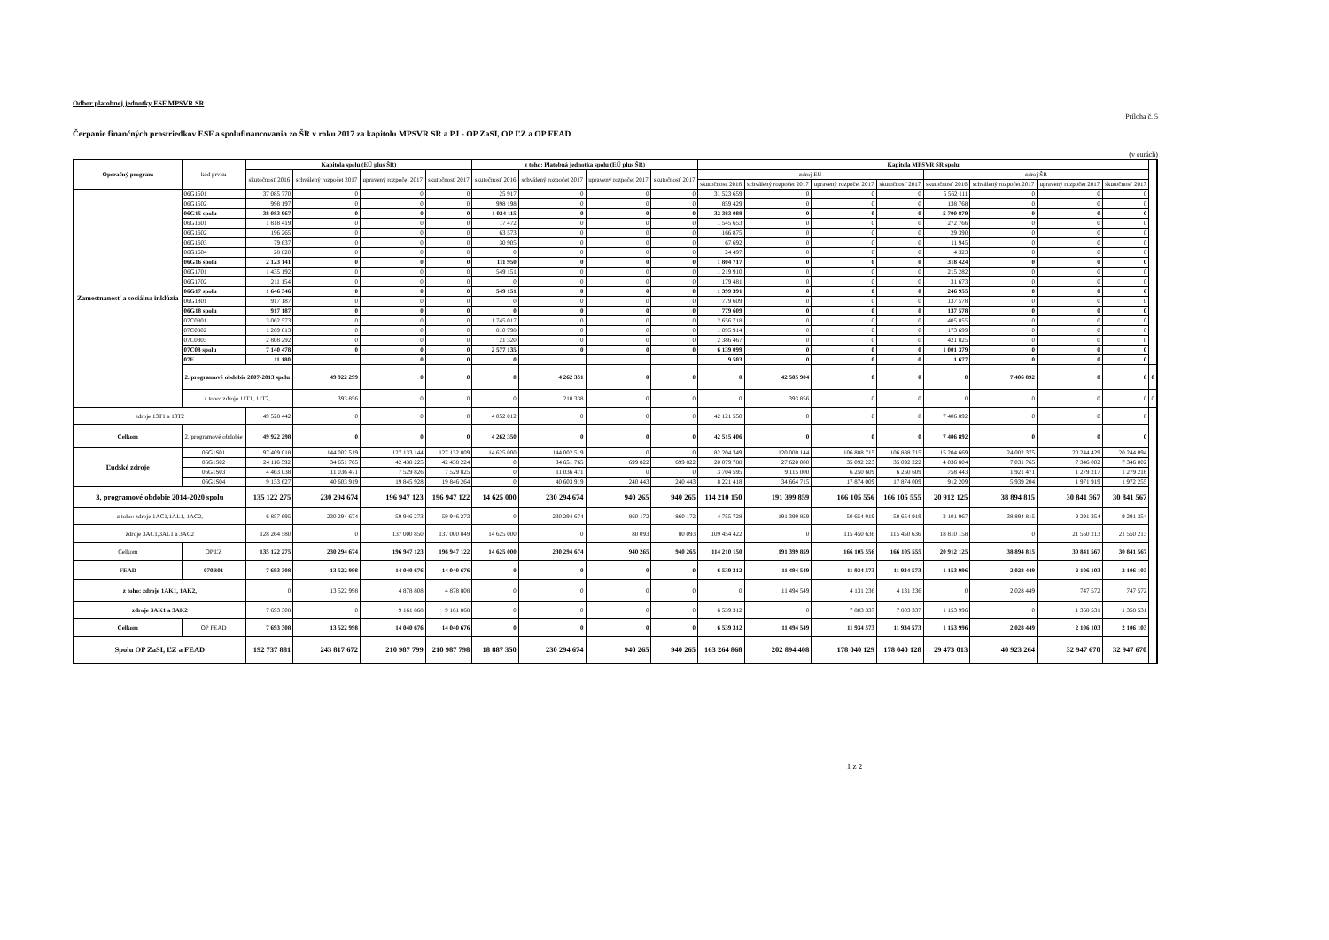Odbor platobnej jednotky ESF MPSVR SR
Príloha č. 5
Čerpanie finančných prostriedkov ESF a spolufinancovania zo ŠR v roku 2017 za kapitolu MPSVR SR a PJ - OP ZaSI, OP ĽZ a OP FEAD
(v eurách)
| Operačný program | kód prvku | Kapitola spolu (EÚ plus ŠR) | | | | z toho: Platobná jednotka spolu (EÚ plus ŠR) | | | | Kapitola MPSVR SR spolu | | | | | | | | |
| --- | --- | --- | --- | --- | --- | --- | --- | --- | --- | --- | --- | --- | --- | --- | --- | --- | --- | --- |
| | | skutočnosť 2016 | schválený rozpočet 2017 | upravený rozpočet 2017 | skutočnosť 2017 | skutočnosť 2016 | schválený rozpočet 2017 | upravený rozpočet 2017 | skutočnosť 2017 | zdroj EÚ | | | | zdroj ŠR | | | | |
| | | | | | | | | | | skutočnosť 2016 | schválený rozpočet 2017 | upravený rozpočet 2017 | skutočnosť 2017 | skutočnosť 2016 | schválený rozpočet 2017 | upravený rozpočet 2017 | skutočnosť 2017 | |
| Zamestnanosť a sociálna inklúzia | 06G1501 | 37 085 770 | 0 | 0 | 0 | 25 917 | 0 | 0 | 0 | 31 523 659 | 0 | 0 | 0 | 5 562 111 | 0 | 0 | 0 | |
| | 06G1502 | 998 197 | 0 | 0 | 0 | 998 198 | 0 | 0 | 0 | 859 429 | 0 | 0 | 0 | 138 768 | 0 | 0 | 0 | |
| | 06G15 spolu | 38 083 967 | 0 | 0 | 0 | 1 024 115 | 0 | 0 | 0 | 32 383 088 | 0 | 0 | 0 | 5 700 879 | 0 | 0 | 0 | |
| | 06G1601 | 1 818 419 | 0 | 0 | 0 | 17 472 | 0 | 0 | 0 | 1 545 653 | 0 | 0 | 0 | 272 766 | 0 | 0 | 0 | |
| | 06G1602 | 196 265 | 0 | 0 | 0 | 63 573 | 0 | 0 | 0 | 166 875 | 0 | 0 | 0 | 29 390 | 0 | 0 | 0 | |
| | 06G1603 | 79 637 | 0 | 0 | 0 | 30 905 | 0 | 0 | 0 | 67 692 | 0 | 0 | 0 | 11 945 | 0 | 0 | 0 | |
| | 06G1604 | 28 820 | 0 | 0 | 0 | 0 | 0 | 0 | 0 | 24 497 | 0 | 0 | 0 | 4 323 | 0 | 0 | 0 | |
| | 06G16 spolu | 2 123 141 | 0 | 0 | 0 | 111 950 | 0 | 0 | 0 | 1 804 717 | 0 | 0 | 0 | 318 424 | 0 | 0 | 0 | |
| | 06G1701 | 1 435 192 | 0 | 0 | 0 | 549 151 | 0 | 0 | 0 | 1 219 910 | 0 | 0 | 0 | 215 282 | 0 | 0 | 0 | |
| | 06G1702 | 211 154 | 0 | 0 | 0 | 0 | 0 | 0 | 0 | 179 481 | 0 | 0 | 0 | 31 673 | 0 | 0 | 0 | |
| | 06G17 spolu | 1 646 346 | 0 | 0 | 0 | 549 151 | 0 | 0 | 0 | 1 399 391 | 0 | 0 | 0 | 246 955 | 0 | 0 | 0 | |
| | 06G1801 | 917 187 | 0 | 0 | 0 | 0 | 0 | 0 | 0 | 779 609 | 0 | 0 | 0 | 137 578 | 0 | 0 | 0 | |
| | 06G18 spolu | 917 187 | 0 | 0 | 0 | 0 | 0 | 0 | 0 | 779 609 | 0 | 0 | 0 | 137 578 | 0 | 0 | 0 | |
| | 07C0801 | 3 062 573 | 0 | 0 | 0 | 1 745 017 | 0 | 0 | 0 | 2 656 718 | 0 | 0 | 0 | 405 855 | 0 | 0 | 0 | |
| | 07C0802 | 1 269 613 | 0 | 0 | 0 | 810 798 | 0 | 0 | 0 | 1 095 914 | 0 | 0 | 0 | 173 699 | 0 | 0 | 0 | |
| | 07C0803 | 2 808 292 | 0 | 0 | 0 | 21 320 | 0 | 0 | 0 | 2 386 467 | 0 | 0 | 0 | 421 825 | 0 | 0 | 0 | |
| | 07C08 spolu | 7 140 478 | 0 | 0 | 0 | 2 577 135 | 0 | 0 | 0 | 6 139 099 | 0 | 0 | 0 | 1 001 379 | 0 | 0 | 0 | |
| | 07E | 11 180 | | 0 | 0 | 0 | | | | 9 503 | 0 | 0 | 0 | 1 677 | 0 | 0 | 0 | |
| | 2. programové obdobie 2007-2013 spolu | | 49 922 299 | 0 | 0 | 0 | 4 262 351 | 0 | 0 | 0 | 42 505 904 | 0 | 0 | 0 | 7 406 892 | 0 | 0 | 0 |
| | z toho: zdroje 11T1, 11T2, | | 393 856 | 0 | 0 | 0 | 210 338 | 0 | 0 | 0 | 393 856 | 0 | 0 | 0 | 0 | 0 | 0 | 0 |
| zdroje 13T1 a 13T2 | | 49 528 442 | 0 | 0 | 0 | 4 052 012 | 0 | 0 | 0 | 42 121 550 | 0 | 0 | 0 | 7 406 892 | 0 | 0 | 0 | |
| Celkom | 2. programové obdobie | 49 922 298 | 0 | 0 | 0 | 4 262 350 | 0 | 0 | 0 | 42 515 406 | 0 | 0 | 0 | 7 406 892 | 0 | 0 | 0 | |
| Ľudské zdroje | 06G1S01 | 97 409 018 | 144 002 519 | 127 133 144 | 127 132 809 | 14 625 000 | 144 002 519 | 0 | 0 | 82 204 349 | 120 000 144 | 106 888 715 | 106 888 715 | 15 204 669 | 24 002 375 | 20 244 429 | 20 244 094 | |
| | 06G1S02 | 24 116 592 | 34 651 765 | 42 438 225 | 42 438 224 | 0 | 34 651 765 | 699 822 | 699 822 | 20 079 788 | 27 620 000 | 35 092 223 | 35 092 222 | 4 036 804 | 7 031 765 | 7 346 002 | 7 346 002 | |
| | 06G1S03 | 4 463 038 | 11 036 471 | 7 529 826 | 7 529 825 | 0 | 11 036 471 | 0 | 0 | 3 704 595 | 9 115 000 | 6 250 609 | 6 250 609 | 758 443 | 1 921 471 | 1 279 217 | 1 279 216 | |
| | 06G1S04 | 9 133 627 | 40 603 919 | 19 845 928 | 19 846 264 | 0 | 40 603 919 | 240 443 | 240 443 | 8 221 418 | 34 664 715 | 17 874 009 | 17 874 009 | 912 209 | 5 939 204 | 1 971 919 | 1 972 255 | |
| 3. programové obdobie 2014-2020 spolu | | 135 122 275 | 230 294 674 | 196 947 123 | 196 947 122 | 14 625 000 | 230 294 674 | 940 265 | 940 265 | 114 210 150 | 191 399 859 | 166 105 556 | 166 105 555 | 20 912 125 | 38 894 815 | 30 841 567 | 30 841 567 | |
| z toho: zdroje 1AC1,1AL1, 1AC2, | | 6 857 695 | 230 294 674 | 59 946 273 | 59 946 273 | 0 | 230 294 674 | 860 172 | 860 172 | 4 755 728 | 191 399 859 | 50 654 919 | 50 654 919 | 2 101 967 | 38 894 815 | 9 291 354 | 9 291 354 | |
| zdroje 3AC1,3AL1 a 3AC2 | | 128 264 580 | 0 | 137 000 850 | 137 000 849 | 14 625 000 | 0 | 80 093 | 80 093 | 109 454 422 | 0 | 115 450 636 | 115 450 636 | 18 810 158 | 0 | 21 550 213 | 21 550 213 | |
| Celkom | OP ĽZ | 135 122 275 | 230 294 674 | 196 947 123 | 196 947 122 | 14 625 000 | 230 294 674 | 940 265 | 940 265 | 114 210 150 | 191 399 859 | 166 105 556 | 166 105 555 | 20 912 125 | 38 894 815 | 30 841 567 | 30 841 567 | |
| FEAD | 070B01 | 7 693 308 | 13 522 998 | 14 040 676 | 14 040 676 | 0 | 0 | 0 | 0 | 6 539 312 | 11 494 549 | 11 934 573 | 11 934 573 | 1 153 996 | 2 028 449 | 2 106 103 | 2 106 103 | |
| z toho: zdroje 1AK1, 1AK2, | | 0 | 13 522 998 | 4 878 808 | 4 878 808 | 0 | 0 | 0 | 0 | 0 | 11 494 549 | 4 131 236 | 4 131 236 | 0 | 2 028 449 | 747 572 | 747 572 | |
| zdroje 3AK1 a 3AK2 | | 7 693 308 | 0 | 9 161 868 | 9 161 868 | 0 | 0 | 0 | 0 | 6 539 312 | 0 | 7 803 337 | 7 803 337 | 1 153 996 | 0 | 1 358 531 | 1 358 531 | |
| Celkom | OP FEAD | 7 693 308 | 13 522 998 | 14 040 676 | 14 040 676 | 0 | 0 | 0 | 0 | 6 539 312 | 11 494 549 | 11 934 573 | 11 934 573 | 1 153 996 | 2 028 449 | 2 106 103 | 2 106 103 | |
| Spolu OP ZaSI, ĽZ a FEAD | | 192 737 881 | 243 817 672 | 210 987 799 | 210 987 798 | 18 887 350 | 230 294 674 | 940 265 | 940 265 | 163 264 868 | 202 894 408 | 178 040 129 | 178 040 128 | 29 473 013 | 40 923 264 | 32 947 670 | 32 947 670 | |
1 z 2